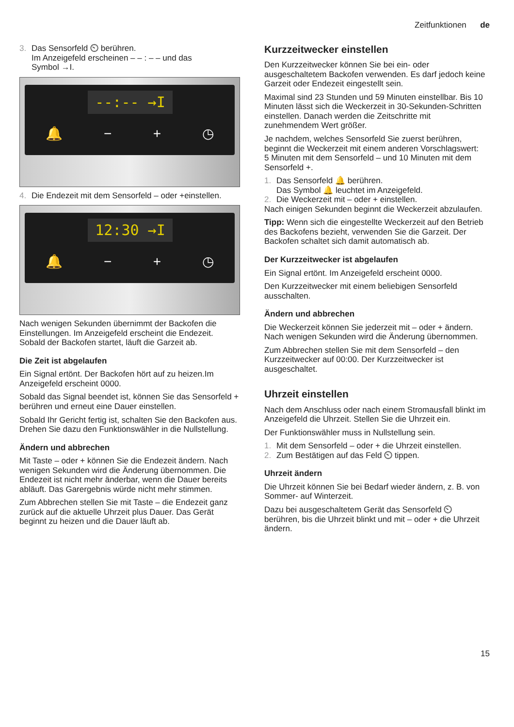Zeitfunktionen de
3. Das Sensorfeld ⏲ berühren.
Im Anzeigefeld erscheinen – – : – – und das
Symbol →I.
--:-- →I
🔔 − + ◷
4. Die Endezeit mit dem Sensorfeld – oder +einstellen.
12:30 →I
🔔 − + ◷
Nach wenigen Sekunden übernimmt der Backofen die Einstellungen. Im Anzeigefeld erscheint die Endezeit. Sobald der Backofen startet, läuft die Garzeit ab.
Die Zeit ist abgelaufen
Ein Signal ertönt. Der Backofen hört auf zu heizen.Im Anzeigefeld erscheint 0000.
Sobald das Signal beendet ist, können Sie das Sensorfeld + berühren und erneut eine Dauer einstellen.
Sobald Ihr Gericht fertig ist, schalten Sie den Backofen aus. Drehen Sie dazu den Funktionswähler in die Nullstellung.
Ändern und abbrechen
Mit Taste – oder + können Sie die Endezeit ändern. Nach wenigen Sekunden wird die Änderung übernommen. Die Endezeit ist nicht mehr änderbar, wenn die Dauer bereits abläuft. Das Garergebnis würde nicht mehr stimmen.
Zum Abbrechen stellen Sie mit Taste – die Endezeit ganz zurück auf die aktuelle Uhrzeit plus Dauer. Das Gerät beginnt zu heizen und die Dauer läuft ab.
Kurzzeitwecker einstellen
Den Kurzzeitwecker können Sie bei ein- oder ausgeschaltetem Backofen verwenden. Es darf jedoch keine Garzeit oder Endezeit eingestellt sein.
Maximal sind 23 Stunden und 59 Minuten einstellbar. Bis 10 Minuten lässt sich die Weckerzeit in 30-Sekunden-Schritten einstellen. Danach werden die Zeitschritte mit zunehmendem Wert größer.
Je nachdem, welches Sensorfeld Sie zuerst berühren, beginnt die Weckerzeit mit einem anderen Vorschlagswert:
5 Minuten mit dem Sensorfeld – und 10 Minuten mit dem Sensorfeld +.
1. Das Sensorfeld 🔔 berühren.
Das Symbol 🔔 leuchtet im Anzeigefeld.
2. Die Weckerzeit mit – oder + einstellen.
Nach einigen Sekunden beginnt die Weckerzeit abzulaufen.
Tipp: Wenn sich die eingestellte Weckerzeit auf den Betrieb des Backofens bezieht, verwenden Sie die Garzeit. Der Backofen schaltet sich damit automatisch ab.
Der Kurzzeitwecker ist abgelaufen
Ein Signal ertönt. Im Anzeigefeld erscheint 0000.
Den Kurzzeitwecker mit einem beliebigen Sensorfeld ausschalten.
Ändern und abbrechen
Die Weckerzeit können Sie jederzeit mit – oder + ändern. Nach wenigen Sekunden wird die Änderung übernommen.
Zum Abbrechen stellen Sie mit dem Sensorfeld – den Kurzzeitwecker auf 00:00. Der Kurzzeitwecker ist ausgeschaltet.
Uhrzeit einstellen
Nach dem Anschluss oder nach einem Stromausfall blinkt im Anzeigefeld die Uhrzeit. Stellen Sie die Uhrzeit ein.
Der Funktionswähler muss in Nullstellung sein.
1. Mit dem Sensorfeld – oder + die Uhrzeit einstellen.
2. Zum Bestätigen auf das Feld ⏲ tippen.
Uhrzeit ändern
Die Uhrzeit können Sie bei Bedarf wieder ändern, z. B. von Sommer- auf Winterzeit.
Dazu bei ausgeschaltetem Gerät das Sensorfeld ⏲ berühren, bis die Uhrzeit blinkt und mit – oder + die Uhrzeit ändern.
15